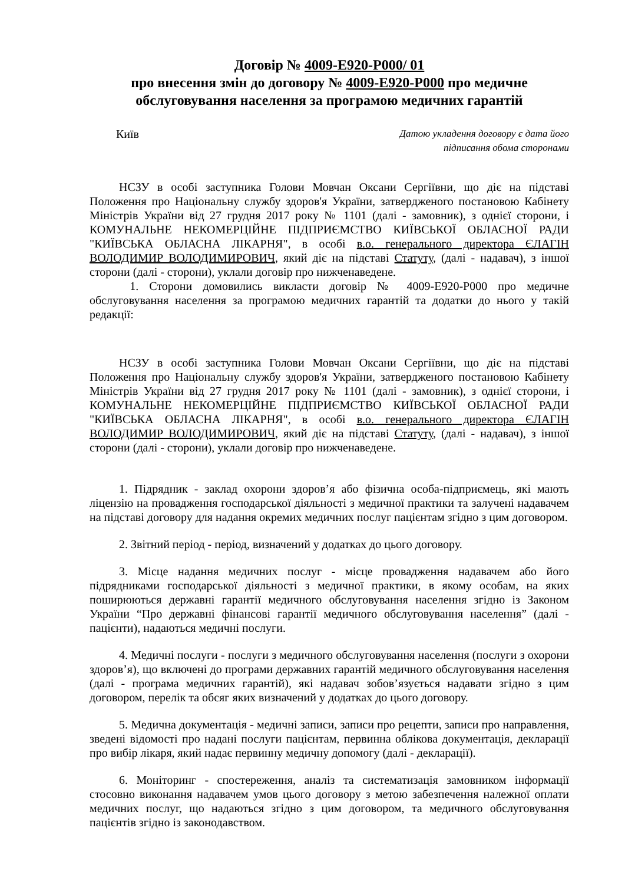Договір № 4009-Е920-Р000/ 01
про внесення змін до договору № 4009-Е920-Р000 про медичне обслуговування населення за програмою медичних гарантій
Київ
Датою укладення договору є дата його
підписання обома сторонами
НСЗУ в особі заступника Голови Мовчан Оксани Сергіївни, що діє на підставі Положення про Національну службу здоров'я України, затвердженого постановою Кабінету Міністрів України від 27 грудня 2017 року № 1101 (далі - замовник), з однієї сторони, і КОМУНАЛЬНЕ НЕКОМЕРЦІЙНЕ ПІДПРИЄМСТВО КИЇВСЬКОЇ ОБЛАСНОЇ РАДИ "КИЇВСЬКА ОБЛАСНА ЛІКАРНЯ", в особі в.о. генерального директора ЄЛАГІН ВОЛОДИМИР ВОЛОДИМИРОВИЧ, який діє на підставі Статуту, (далі - надавач), з іншої сторони (далі - сторони), уклали договір про нижченаведене.
1. Сторони домовились викласти договір № 4009-Е920-Р000 про медичне обслуговування населення за програмою медичних гарантій та додатки до нього у такій редакції:
НСЗУ в особі заступника Голови Мовчан Оксани Сергіївни, що діє на підставі Положення про Національну службу здоров'я України, затвердженого постановою Кабінету Міністрів України від 27 грудня 2017 року № 1101 (далі - замовник), з однієї сторони, і КОМУНАЛЬНЕ НЕКОМЕРЦІЙНЕ ПІДПРИЄМСТВО КИЇВСЬКОЇ ОБЛАСНОЇ РАДИ "КИЇВСЬКА ОБЛАСНА ЛІКАРНЯ", в особі в.о. генерального директора ЄЛАГІН ВОЛОДИМИР ВОЛОДИМИРОВИЧ, який діє на підставі Статуту, (далі - надавач), з іншої сторони (далі - сторони), уклали договір про нижченаведене.
1. Підрядник - заклад охорони здоров’я або фізична особа-підприємець, які мають ліцензію на провадження господарської діяльності з медичної практики та залучені надавачем на підставі договору для надання окремих медичних послуг пацієнтам згідно з цим договором.
2. Звітний період - період, визначений у додатках до цього договору.
3. Місце надання медичних послуг - місце провадження надавачем або його підрядниками господарської діяльності з медичної практики, в якому особам, на яких поширюються державні гарантії медичного обслуговування населення згідно із Законом України “Про державні фінансові гарантії медичного обслуговування населення” (далі - пацієнти), надаються медичні послуги.
4. Медичні послуги - послуги з медичного обслуговування населення (послуги з охорони здоров’я), що включені до програми державних гарантій медичного обслуговування населення (далі - програма медичних гарантій), які надавач зобов’язується надавати згідно з цим договором, перелік та обсяг яких визначений у додатках до цього договору.
5. Медична документація - медичні записи, записи про рецепти, записи про направлення, зведені відомості про надані послуги пацієнтам, первинна облікова документація, декларації про вибір лікаря, який надає первинну медичну допомогу (далі - декларації).
6. Моніторинг - спостереження, аналіз та систематизація замовником інформації стосовно виконання надавачем умов цього договору з метою забезпечення належної оплати медичних послуг, що надаються згідно з цим договором, та медичного обслуговування пацієнтів згідно із законодавством.